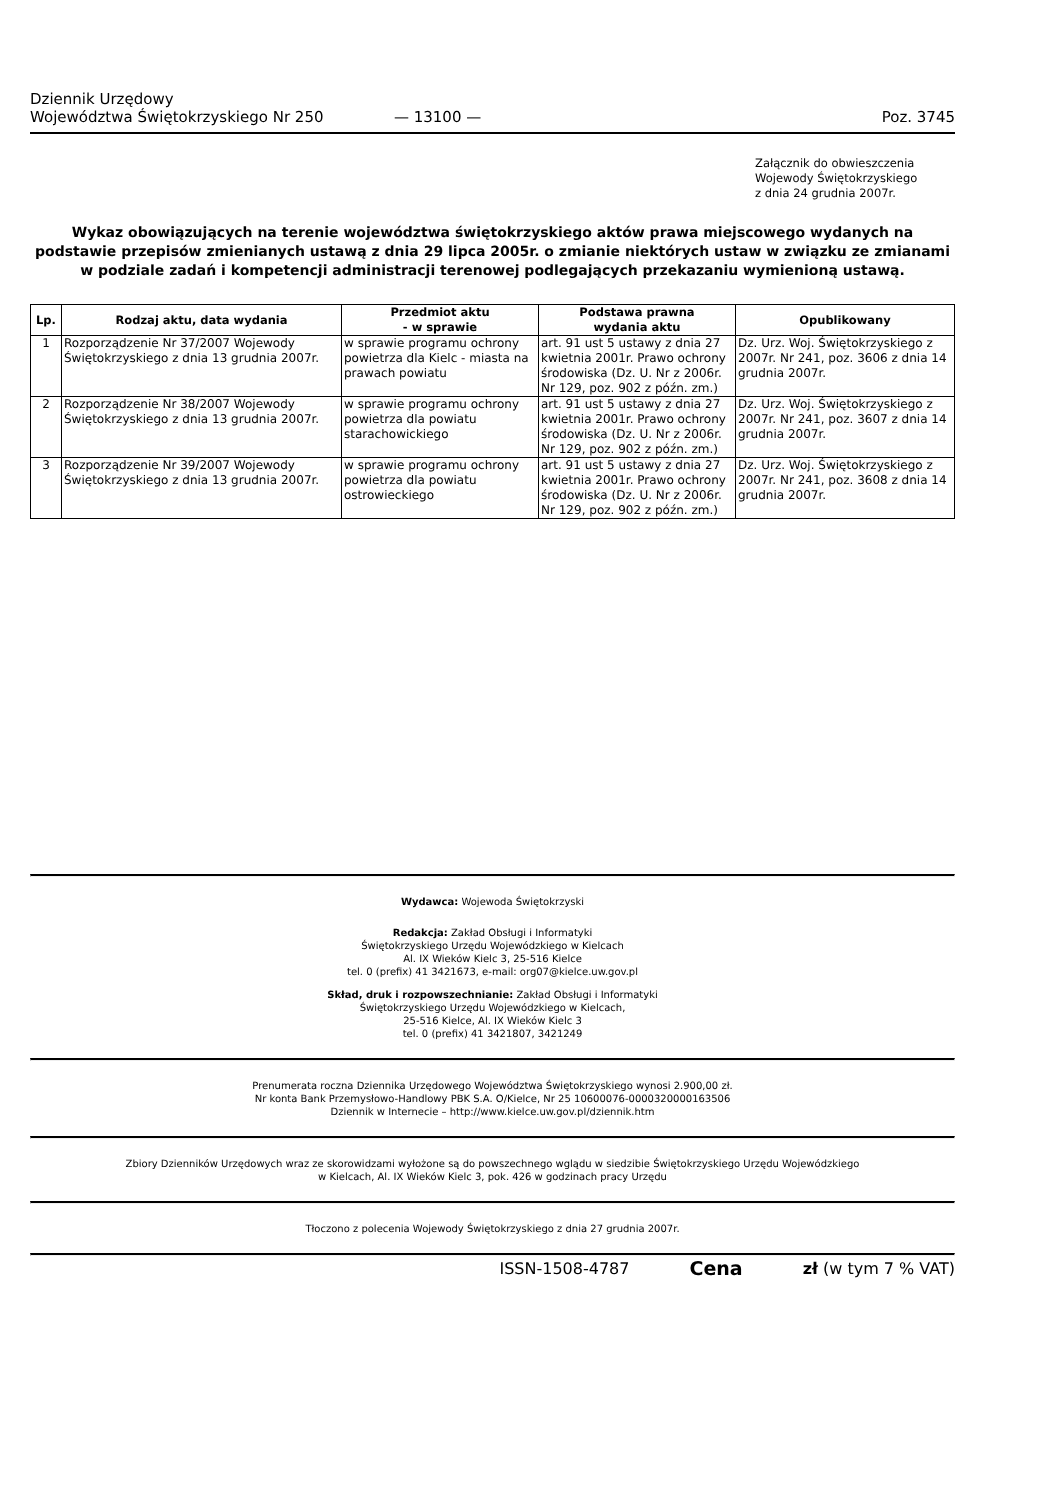Dziennik Urzędowy
Województwa Świętokrzyskiego Nr 250
— 13100 —
Poz. 3745
Załącznik do obwieszczenia
Wojewody Świętokrzyskiego
z dnia 24 grudnia 2007r.
Wykaz obowiązujących na terenie województwa świętokrzyskiego aktów prawa miejscowego wydanych na podstawie przepisów zmienianych ustawą z dnia 29 lipca 2005r. o zmianie niektórych ustaw w związku ze zmianami w podziale zadań i kompetencji administracji terenowej podlegających przekazaniu wymienioną ustawą.
| Lp. | Rodzaj aktu, data wydania | Przedmiot aktu - w sprawie | Podstawa prawna wydania aktu | Opublikowany |
| --- | --- | --- | --- | --- |
| 1 | Rozporządzenie Nr 37/2007 Wojewody Świętokrzyskiego z dnia 13 grudnia 2007r. | w sprawie programu ochrony powietrza dla Kielc - miasta na prawach powiatu | art. 91 ust 5 ustawy z dnia 27 kwietnia 2001r. Prawo ochrony środowiska (Dz. U. Nr z 2006r. Nr 129, poz. 902 z późn. zm.) | Dz. Urz. Woj. Świętokrzyskiego z 2007r. Nr 241, poz. 3606 z dnia 14 grudnia 2007r. |
| 2 | Rozporządzenie Nr 38/2007 Wojewody Świętokrzyskiego z dnia 13 grudnia 2007r. | w sprawie programu ochrony powietrza dla powiatu starachowickiego | art. 91 ust 5 ustawy z dnia 27 kwietnia 2001r. Prawo ochrony środowiska (Dz. U. Nr z 2006r. Nr 129, poz. 902 z późn. zm.) | Dz. Urz. Woj. Świętokrzyskiego z 2007r. Nr 241, poz. 3607 z dnia 14 grudnia 2007r. |
| 3 | Rozporządzenie Nr 39/2007 Wojewody Świętokrzyskiego z dnia 13 grudnia 2007r. | w sprawie programu ochrony powietrza dla powiatu ostrowieckiego | art. 91 ust 5 ustawy z dnia 27 kwietnia 2001r. Prawo ochrony środowiska (Dz. U. Nr z 2006r. Nr 129, poz. 902 z późn. zm.) | Dz. Urz. Woj. Świętokrzyskiego z 2007r. Nr 241, poz. 3608 z dnia 14 grudnia 2007r. |
Wydawca: Wojewoda Świętokrzyski
Redakcja: Zakład Obsługi i Informatyki
Świętokrzyskiego Urzędu Wojewódzkiego w Kielcach
Al. IX Wieków Kielc 3, 25-516 Kielce
tel. 0 (prefix) 41 3421673, e-mail: org07@kielce.uw.gov.pl
Skład, druk i rozpowszechnianie: Zakład Obsługi i Informatyki
Świętokrzyskiego Urzędu Wojewódzkiego w Kielcach,
25-516 Kielce, Al. IX Wieków Kielc 3
tel. 0 (prefix) 41 3421807, 3421249
Prenumerata roczna Dziennika Urzędowego Województwa Świętokrzyskiego wynosi 2.900,00 zł.
Nr konta Bank Przemysłowo-Handlowy PBK S.A. O/Kielce, Nr 25 10600076-0000320000163506
Dziennik w Internecie – http://www.kielce.uw.gov.pl/dziennik.htm
Zbiory Dzienników Urzędowych wraz ze skorowidzami wyłożone są do powszechnego wglądu w siedzibie Świętokrzyskiego Urzędu Wojewódzkiego
w Kielcach, Al. IX Wieków Kielc 3, pok. 426 w godzinach pracy Urzędu
Tłoczono z polecenia Wojewody Świętokrzyskiego z dnia 27 grudnia 2007r.
ISSN-1508-4787 Cena zł (w tym 7 % VAT)